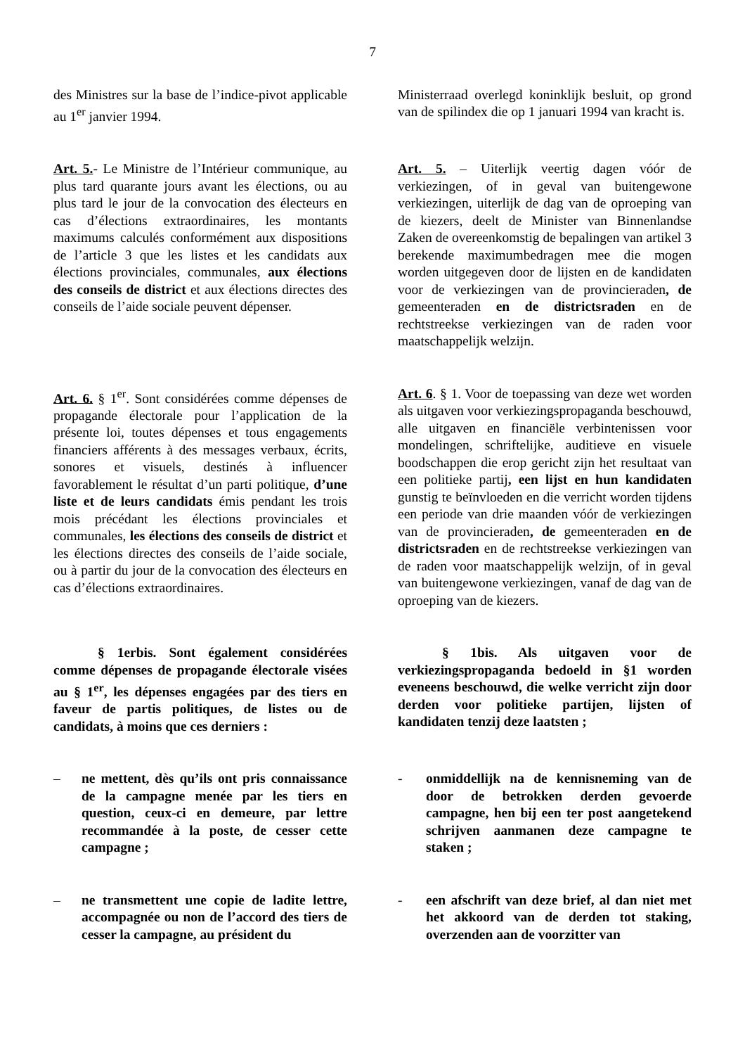7
des Ministres sur la base de l’indice-pivot applicable au 1<sup>er</sup> janvier 1994.
Ministerraad overlegd koninklijk besluit, op grond van de spilindex die op 1 januari 1994 van kracht is.
Art. 5.- Le Ministre de l’Intérieur communique, au plus tard quarante jours avant les élections, ou au plus tard le jour de la convocation des électeurs en cas d’élections extraordinaires, les montants maximums calculés conformément aux dispositions de l’article 3 que les listes et les candidats aux élections provinciales, communales, aux élections des conseils de district et aux élections directes des conseils de l’aide sociale peuvent dépenser.
Art. 5. – Uiterlijk veertig dagen vóór de verkiezingen, of in geval van buitengewone verkiezingen, uiterlijk de dag van de oproeping van de kiezers, deelt de Minister van Binnenlandse Zaken de overeenkomstig de bepalingen van artikel 3 berekende maximumbedragen mee die mogen worden uitgegeven door de lijsten en de kandidaten voor de verkiezingen van de provincieraden, de gemeenteraden en de districtsraden en de rechtstreekse verkiezingen van de raden voor maatschappelijk welzijn.
Art. 6. § 1<sup>er</sup>. Sont considérées comme dépenses de propagande électorale pour l’application de la présente loi, toutes dépenses et tous engagements financiers afférents à des messages verbaux, écrits, sonores et visuels, destinés à influencer favorablement le résultat d’un parti politique, d’une liste et de leurs candidats émis pendant les trois mois précédant les élections provinciales et communales, les élections des conseils de district et les élections directes des conseils de l’aide sociale, ou à partir du jour de la convocation des électeurs en cas d’élections extraordinaires.
Art. 6. § 1. Voor de toepassing van deze wet worden als uitgaven voor verkiezingspropaganda beschouwd, alle uitgaven en financiële verbintenissen voor mondelingen, schriftelijke, auditieve en visuele boodschappen die erop gericht zijn het resultaat van een politieke partij, een lijst en hun kandidaten gunstig te beïnvloeden en die verricht worden tijdens een periode van drie maanden vóór de verkiezingen van de provincieraden, de gemeenteraden en de districtsraden en de rechtstreekse verkiezingen van de raden voor maatschappelijk welzijn, of in geval van buitengewone verkiezingen, vanaf de dag van de oproeping van de kiezers.
§ 1erbis. Sont également considérées comme dépenses de propagande électorale visées au § 1<sup>er</sup>, les dépenses engagées par des tiers en faveur de partis politiques, de listes ou de candidats, à moins que ces derniers :
§ 1bis. Als uitgaven voor de verkiezingspropaganda bedoeld in §1 worden eveneens beschouwd, die welke verricht zijn door derden voor politieke partijen, lijsten of kandidaten tenzij deze laatsten ;
– ne mettent, dès qu’ils ont pris connaissance de la campagne menée par les tiers en question, ceux-ci en demeure, par lettre recommandée à la poste, de cesser cette campagne ;
- onmiddellijk na de kennisneming van de door de betrokken derden gevoerde campagne, hen bij een ter post aangetekend schrijven aanmanen deze campagne te staken ;
– ne transmettent une copie de ladite lettre, accompagnée ou non de l’accord des tiers de cesser la campagne, au président du
- een afschrift van deze brief, al dan niet met het akkoord van de derden tot staking, overzenden aan de voorzitter van